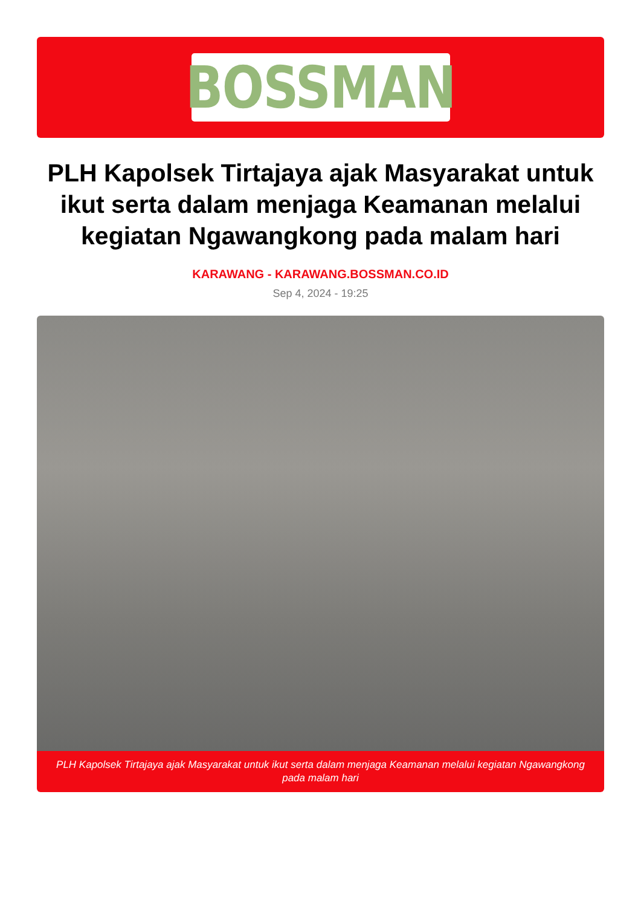BOSSMAN
PLH Kapolsek Tirtajaya ajak Masyarakat untuk ikut serta dalam menjaga Keamanan melalui kegiatan Ngawangkong pada malam hari
KARAWANG - KARAWANG.BOSSMAN.CO.ID
Sep 4, 2024 - 19:25
PLH Kapolsek Tirtajaya ajak Masyarakat untuk ikut serta dalam menjaga Keamanan melalui kegiatan Ngawangkong pada malam hari